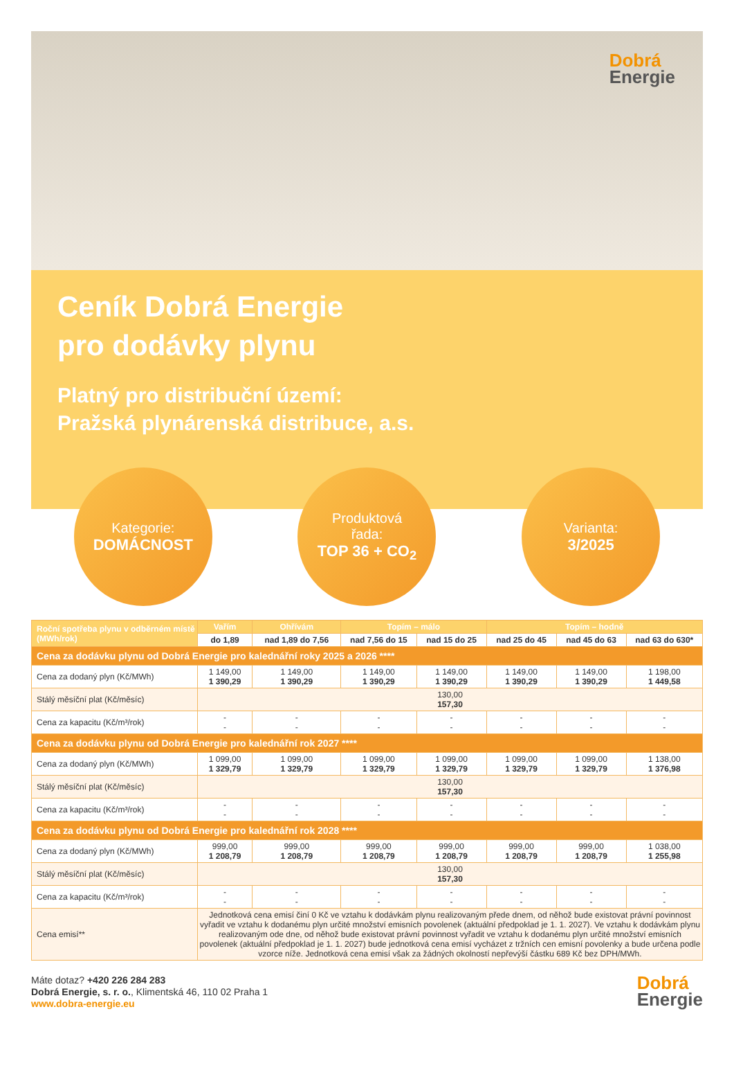Dobrá
Energie
Ceník Dobrá Energie
pro dodávky plynu
Platný pro distribuční území:
Pražská plynárenská distribuce, a.s.
Kategorie:
DOMÁCNOST
Produktová
řada:
TOP 36 + CO<sub>2</sub>
Varianta:
3/2025
| Roční spotřeba plynu v odběrném místě (MWh/rok) | Vařím | Ohřívám | Topím – málo | | Topím – hodně | | |
| --- | --- | --- | --- | --- | --- | --- | --- |
| | do 1,89 | nad 1,89 do 7,56 | nad 7,56 do 15 | nad 15 do 25 | nad 25 do 45 | nad 45 do 63 | nad 63 do 630* |
| Cena za dodávku plynu od Dobrá Energie pro kalednářní roky 2025 a 2026 **** | | | | | | | |
| Cena za dodaný plyn (Kč/MWh) | 1 149,00 1 390,29 | 1 149,00 1 390,29 | 1 149,00 1 390,29 | 1 149,00 1 390,29 | 1 149,00 1 390,29 | 1 149,00 1 390,29 | 1 198,00 1 449,58 |
| Stálý měsíční plat (Kč/měsíc) | 130,00 157,30 | | | | | | |
| Cena za kapacitu (Kč/m³/rok) | - - | - - | - - | - - | - - | - - | - - |
| Cena za dodávku plynu od Dobrá Energie pro kalednářní rok 2027 **** | | | | | | | |
| Cena za dodaný plyn (Kč/MWh) | 1 099,00 1 329,79 | 1 099,00 1 329,79 | 1 099,00 1 329,79 | 1 099,00 1 329,79 | 1 099,00 1 329,79 | 1 099,00 1 329,79 | 1 138,00 1 376,98 |
| Stálý měsíční plat (Kč/měsíc) | 130,00 157,30 | | | | | | |
| Cena za kapacitu (Kč/m³/rok) | - - | - - | - - | - - | - - | - - | - - |
| Cena za dodávku plynu od Dobrá Energie pro kalednářní rok 2028 **** | | | | | | | |
| Cena za dodaný plyn (Kč/MWh) | 999,00 1 208,79 | 999,00 1 208,79 | 999,00 1 208,79 | 999,00 1 208,79 | 999,00 1 208,79 | 999,00 1 208,79 | 1 038,00 1 255,98 |
| Stálý měsíční plat (Kč/měsíc) | 130,00 157,30 | | | | | | |
| Cena za kapacitu (Kč/m³/rok) | - - | - - | - - | - - | - - | - - | - - |
| Cena emisí** | Jednotková cena emisí činí 0 Kč ve vztahu k dodávkám plynu realizovaným přede dnem, od něhož bude existovat právní povinnost vyřadit ve vztahu k dodanému plyn určité množství emisních povolenek (aktuální předpoklad je 1. 1. 2027). Ve vztahu k dodávkám plynu realizovaným ode dne, od něhož bude existovat právní povinnost vyřadit ve vztahu k dodanému plyn určité množství emisních povolenek (aktuální předpoklad je 1. 1. 2027) bude jednotková cena emisí vycházet z tržních cen emisní povolenky a bude určena podle vzorce níže. Jednotková cena emisí však za žádných okolností nepřevýší částku 689 Kč bez DPH/MWh. | | | | | | |
Máte dotaz? +420 226 284 283
Dobrá Energie, s. r. o., Klimentská 46, 110 02 Praha 1
www.dobra-energie.eu
Dobrá
Energie